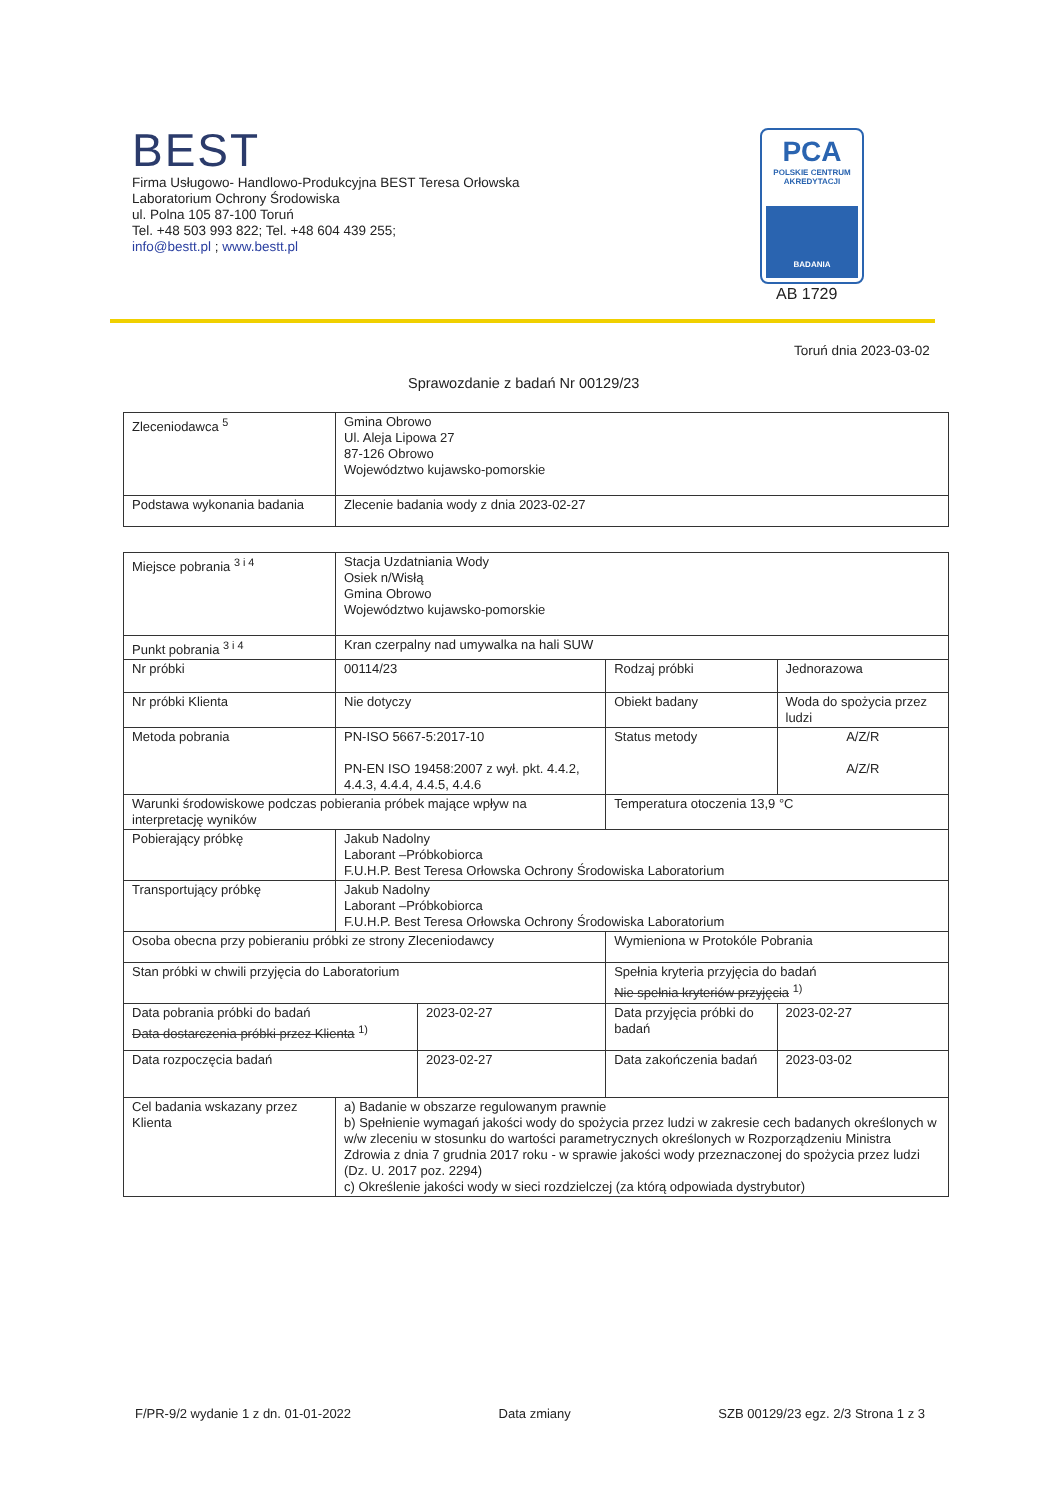BEST
Firma Usługowo- Handlowo-Produkcyjna BEST Teresa Orłowska
Laboratorium Ochrony Środowiska
ul. Polna 105 87-100 Toruń
Tel. +48 503 993 822; Tel. +48 604 439 255;
info@bestt.pl ; www.bestt.pl
PCA
POLSKIE CENTRUM
AKREDYTACJI
BADANIA
AB 1729
Toruń dnia 2023-03-02
Sprawozdanie z badań Nr 00129/23
| Zleceniodawca <sup>5</sup> | Gmina Obrowo Ul. Aleja Lipowa 27 87-126 Obrowo Województwo kujawsko-pomorskie |
| Podstawa wykonania badania | Zlecenie badania wody z dnia 2023-02-27 |
| Miejsce pobrania <sup>3 i 4</sup> | Stacja Uzdatniania Wody Osiek n/Wisłą Gmina Obrowo Województwo kujawsko-pomorskie | | | |
| Punkt pobrania <sup>3 i 4</sup> | Kran czerpalny nad umywalka na hali SUW | | | |
| Nr próbki | 00114/23 | | Rodzaj próbki | Jednorazowa |
| Nr próbki Klienta | Nie dotyczy | | Obiekt badany | Woda do spożycia przez ludzi |
| Metoda pobrania | PN-ISO 5667-5:2017-10 PN-EN ISO 19458:2007 z wył. pkt. 4.4.2, 4.4.3, 4.4.4, 4.4.5, 4.4.6 | | Status metody | A/Z/R A/Z/R |
| Warunki środowiskowe podczas pobierania próbek mające wpływ na interpretację wyników | | | Temperatura otoczenia 13,9 °C | |
| Pobierający próbkę | Jakub Nadolny Laborant –Próbkobiorca F.U.H.P. Best Teresa Orłowska Ochrony Środowiska Laboratorium | | | |
| Transportujący próbkę | Jakub Nadolny Laborant –Próbkobiorca F.U.H.P. Best Teresa Orłowska Ochrony Środowiska Laboratorium | | | |
| Osoba obecna przy pobieraniu próbki ze strony Zleceniodawcy | | | Wymieniona w Protokóle Pobrania | |
| Stan próbki w chwili przyjęcia do Laboratorium | | | Spełnia kryteria przyjęcia do badań Nie spełnia kryteriów przyjęcia <sup>1)</sup> | |
| Data pobrania próbki do badań Data dostarczenia próbki przez Klienta <sup>1)</sup> | | 2023-02-27 | Data przyjęcia próbki do badań | 2023-02-27 |
| Data rozpoczęcia badań | | 2023-02-27 | Data zakończenia badań | 2023-03-02 |
| Cel badania wskazany przez Klienta | a) Badanie w obszarze regulowanym prawnie b) Spełnienie wymagań jakości wody do spożycia przez ludzi w zakresie cech badanych określonych w w/w zleceniu w stosunku do wartości parametrycznych określonych w Rozporządzeniu Ministra Zdrowia z dnia 7 grudnia 2017 roku - w sprawie jakości wody przeznaczonej do spożycia przez ludzi (Dz. U. 2017 poz. 2294) c) Określenie jakości wody w sieci rozdzielczej (za którą odpowiada dystrybutor) | | | |
F/PR-9/2 wydanie 1 z dn. 01-01-2022 Data zmiany SZB 00129/23 egz. 2/3 Strona 1 z 3